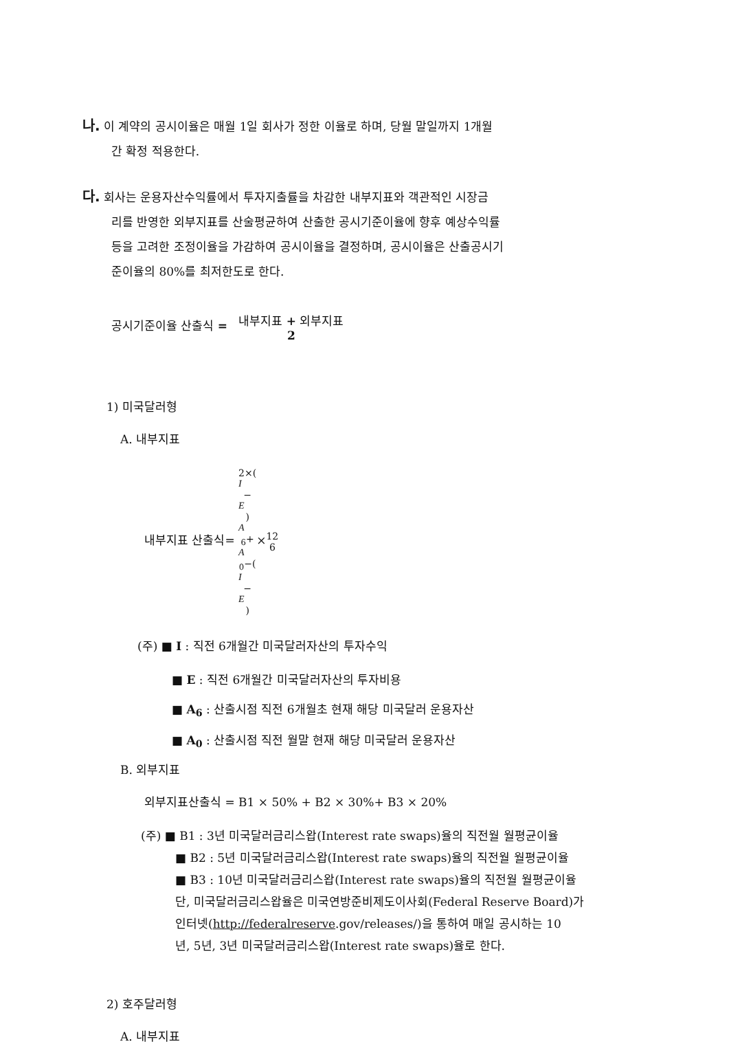나. 이 계약의 공시이율은 매월 1일 회사가 정한 이율로 하며, 당월 말일까지 1개월
간 확정 적용한다.
다. 회사는 운용자산수익률에서 투자지출률을 차감한 내부지표와 객관적인 시장금
리를 반영한 외부지표를 산술평균하여 산출한 공시기준이율에 향후 예상수익률
등을 고려한 조정이율을 가감하여 공시이율을 결정하며, 공시이율은 산출공시기
준이율의 80%를 최저한도로 한다.
공시기준이율 산출식 = 내부지표 + 외부지표 2
1) 미국달러형
A. 내부지표
내부지표 산출식= 2×(I
−
E) A
<sub>6</sub>+
A
<sub>0</sub>−(I
−
E)×12 6
(주) ■ I : 직전 6개월간 미국달러자산의 투자수익
■ E : 직전 6개월간 미국달러자산의 투자비용
■ A<sub>6</sub> : 산출시점 직전 6개월초 현재 해당 미국달러 운용자산
■ A<sub>0</sub> : 산출시점 직전 월말 현재 해당 미국달러 운용자산
B. 외부지표
외부지표산출식 = B1 × 50% + B2 × 30%+ B3 × 20%
(주) ■ B1 : 3년 미국달러금리스왑(Interest rate swaps)율의 직전월 월평균이율
■ B2 : 5년 미국달러금리스왑(Interest rate swaps)율의 직전월 월평균이율
■ B3 : 10년 미국달러금리스왑(Interest rate swaps)율의 직전월 월평균이율
단, 미국달러금리스왑율은 미국연방준비제도이사회(Federal Reserve Board)가
인터넷(http://federalreserve.gov/releases/)을 통하여 매일 공시하는 10
년, 5년, 3년 미국달러금리스왑(Interest rate swaps)율로 한다.
2) 호주달러형
A. 내부지표